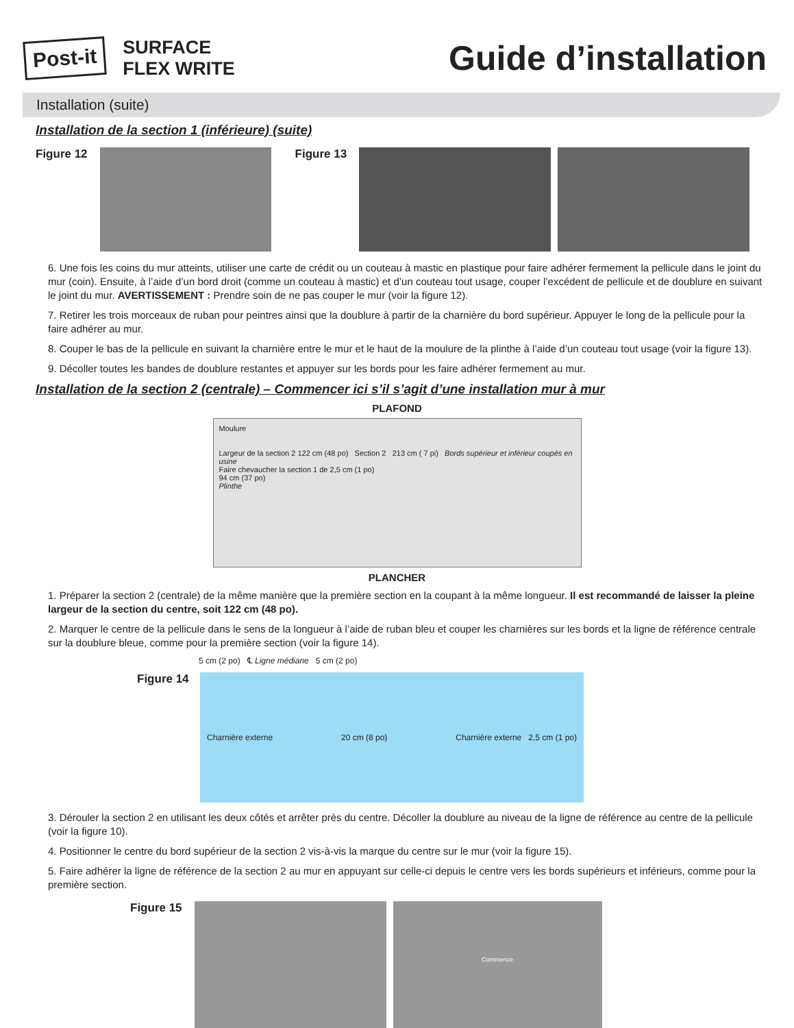Post-it
SURFACE
FLEX WRITE
Guide d’installation
Installation (suite)
Installation de la section 1 (inférieure) (suite)
Figure 12 Figure 13
6. Une fois les coins du mur atteints, utiliser une carte de crédit ou un couteau à mastic en plastique pour faire adhérer fermement la pellicule dans le joint du mur (coin). Ensuite, à l’aide d’un bord droit (comme un couteau à mastic) et d’un couteau tout usage, couper l’excédent de pellicule et de doublure en suivant le joint du mur. AVERTISSEMENT : Prendre soin de ne pas couper le mur (voir la figure 12).
7. Retirer les trois morceaux de ruban pour peintres ainsi que la doublure à partir de la charnière du bord supérieur. Appuyer le long de la pellicule pour la faire adhérer au mur.
8. Couper le bas de la pellicule en suivant la charnière entre le mur et le haut de la moulure de la plinthe à l’aide d’un couteau tout usage (voir la figure 13).
9. Décoller toutes les bandes de doublure restantes et appuyer sur les bords pour les faire adhérer fermement au mur.
Installation de la section 2 (centrale) – Commencer ici s’il s’agit d’une installation mur à mur
PLAFOND
Moulure
Largeur de la section 2 122 cm (48 po) Section 2 213 cm ( 7 pi) Bords supérieur et inférieur coupés en usine
Faire chevaucher la section 1 de 2,5 cm (1 po)
94 cm (37 po)
Plinthe
PLANCHER
1. Préparer la section 2 (centrale) de la même manière que la première section en la coupant à la même longueur. Il est recommandé de laisser la pleine largeur de la section du centre, soit 122 cm (48 po).
2. Marquer le centre de la pellicule dans le sens de la longueur à l’aide de ruban bleu et couper les charnières sur les bords et la ligne de référence centrale sur la doublure bleue, comme pour la première section (voir la figure 14).
5 cm (2 po) ℄ Ligne médiane 5 cm (2 po)
Figure 14
Charnière externe 20 cm (8 po) Charnière externe 2,5 cm (1 po)
3. Dérouler la section 2 en utilisant les deux côtés et arrêter près du centre. Décoller la doublure au niveau de la ligne de référence au centre de la pellicule (voir la figure 10).
4. Positionner le centre du bord supérieur de la section 2 vis-à-vis la marque du centre sur le mur (voir la figure 15).
5. Faire adhérer la ligne de référence de la section 2 au mur en appuyant sur celle-ci depuis le centre vers les bords supérieurs et inférieurs, comme pour la première section.
Figure 15
Commence